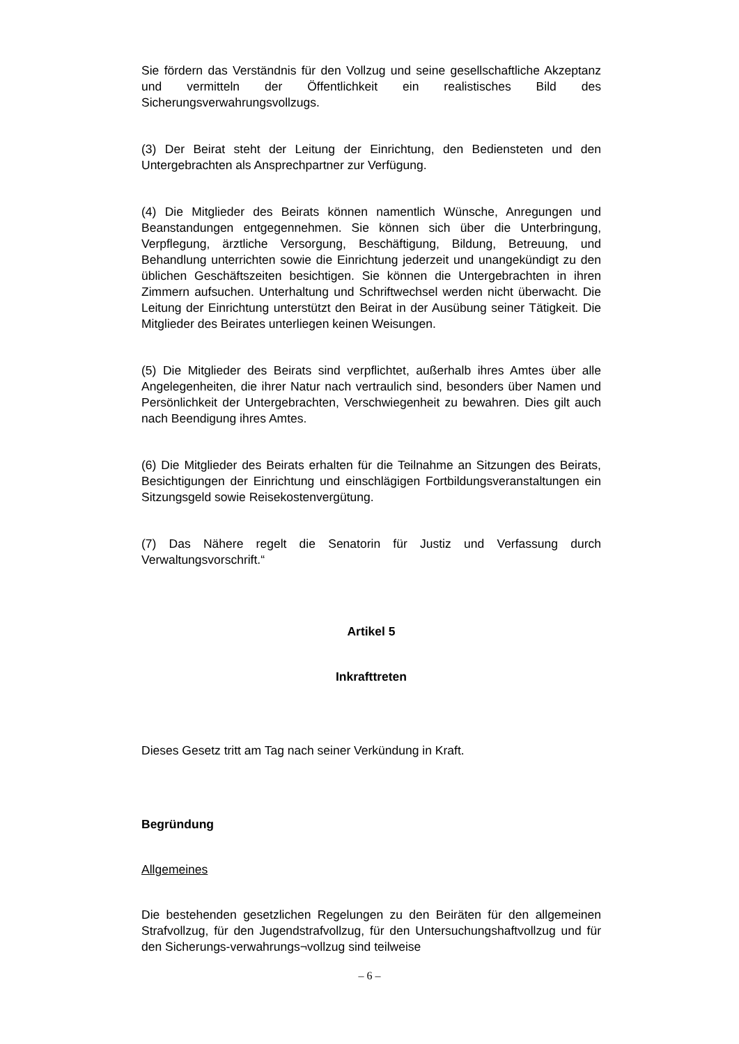Sie fördern das Verständnis für den Vollzug und seine gesellschaftliche Akzeptanz und vermitteln der Öffentlichkeit ein realistisches Bild des Sicherungsverwahrungsvollzugs.
(3) Der Beirat steht der Leitung der Einrichtung, den Bediensteten und den Untergebrachten als Ansprechpartner zur Verfügung.
(4) Die Mitglieder des Beirats können namentlich Wünsche, Anregungen und Beanstandungen entgegennehmen. Sie können sich über die Unterbringung, Verpflegung, ärztliche Versorgung, Beschäftigung, Bildung, Betreuung, und Behandlung unterrichten sowie die Einrichtung jederzeit und unangekündigt zu den üblichen Geschäftszeiten besichtigen. Sie können die Untergebrachten in ihren Zimmern aufsuchen. Unterhaltung und Schriftwechsel werden nicht überwacht. Die Leitung der Einrichtung unterstützt den Beirat in der Ausübung seiner Tätigkeit. Die Mitglieder des Beirates unterliegen keinen Weisungen.
(5) Die Mitglieder des Beirats sind verpflichtet, außerhalb ihres Amtes über alle Angelegenheiten, die ihrer Natur nach vertraulich sind, besonders über Namen und Persönlichkeit der Untergebrachten, Verschwiegenheit zu bewahren. Dies gilt auch nach Beendigung ihres Amtes.
(6) Die Mitglieder des Beirats erhalten für die Teilnahme an Sitzungen des Beirats, Besichtigungen der Einrichtung und einschlägigen Fortbildungsveranstaltungen ein Sitzungsgeld sowie Reisekostenvergütung.
(7) Das Nähere regelt die Senatorin für Justiz und Verfassung durch Verwaltungsvorschrift.“
Artikel 5
Inkrafttreten
Dieses Gesetz tritt am Tag nach seiner Verkündung in Kraft.
Begründung
Allgemeines
Die bestehenden gesetzlichen Regelungen zu den Beiräten für den allgemeinen Strafvollzug, für den Jugendstrafvollzug, für den Untersuchungshaftvollzug und für den Sicherungs-verwahrungs¬vollzug sind teilweise
– 6 –